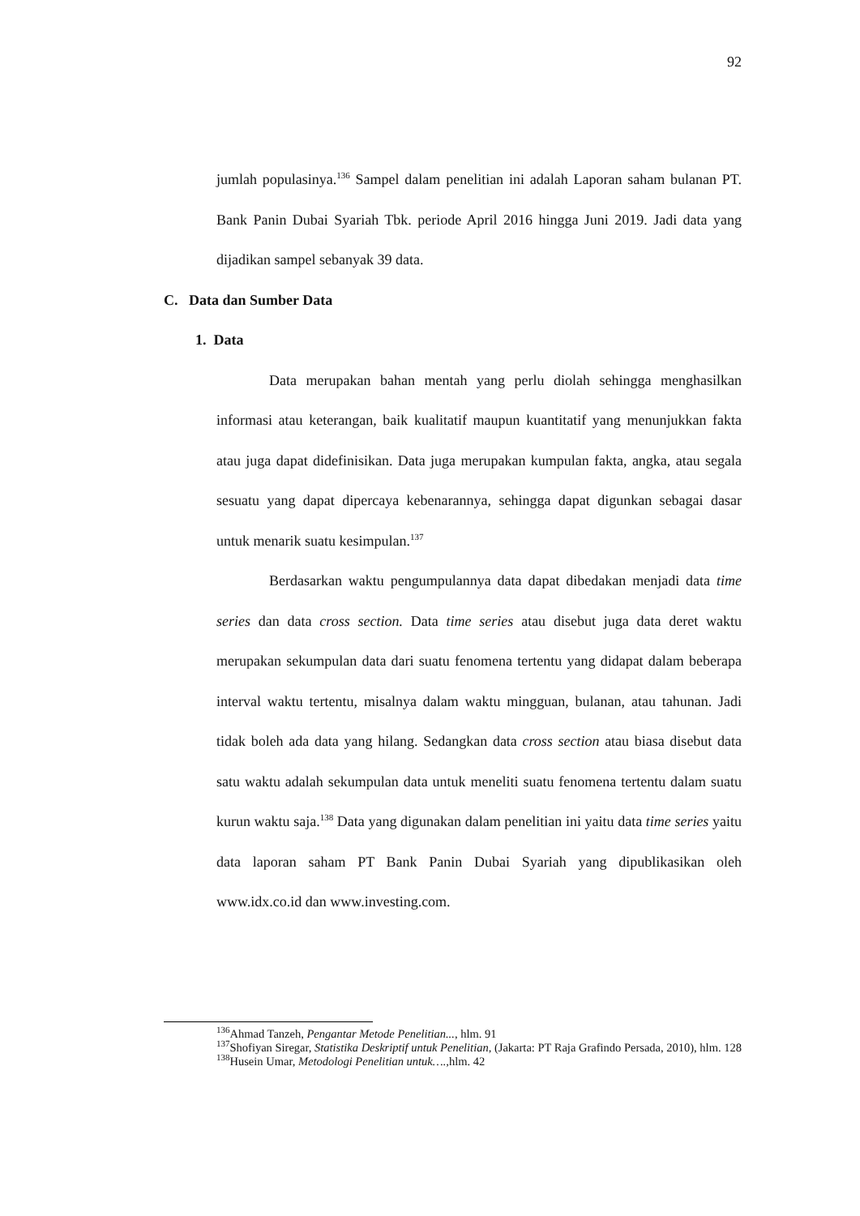92
jumlah populasinya.<sup>136</sup> Sampel dalam penelitian ini adalah Laporan saham bulanan PT. Bank Panin Dubai Syariah Tbk. periode April 2016 hingga Juni 2019. Jadi data yang dijadikan sampel sebanyak 39 data.
C. Data dan Sumber Data
1. Data
Data merupakan bahan mentah yang perlu diolah sehingga menghasilkan informasi atau keterangan, baik kualitatif maupun kuantitatif yang menunjukkan fakta atau juga dapat didefinisikan. Data juga merupakan kumpulan fakta, angka, atau segala sesuatu yang dapat dipercaya kebenarannya, sehingga dapat digunkan sebagai dasar untuk menarik suatu kesimpulan.<sup>137</sup>
Berdasarkan waktu pengumpulannya data dapat dibedakan menjadi data time series dan data cross section. Data time series atau disebut juga data deret waktu merupakan sekumpulan data dari suatu fenomena tertentu yang didapat dalam beberapa interval waktu tertentu, misalnya dalam waktu mingguan, bulanan, atau tahunan. Jadi tidak boleh ada data yang hilang. Sedangkan data cross section atau biasa disebut data satu waktu adalah sekumpulan data untuk meneliti suatu fenomena tertentu dalam suatu kurun waktu saja.<sup>138</sup> Data yang digunakan dalam penelitian ini yaitu data time series yaitu data laporan saham PT Bank Panin Dubai Syariah yang dipublikasikan oleh www.idx.co.id dan www.investing.com.
<sup>136</sup> Ahmad Tanzeh, Pengantar Metode Penelitian..., hlm. 91
<sup>137</sup> Shofiyan Siregar, Statistika Deskriptif untuk Penelitian, (Jakarta: PT Raja Grafindo Persada, 2010), hlm. 128
<sup>138</sup> Husein Umar, Metodologi Penelitian untuk…., hlm. 42